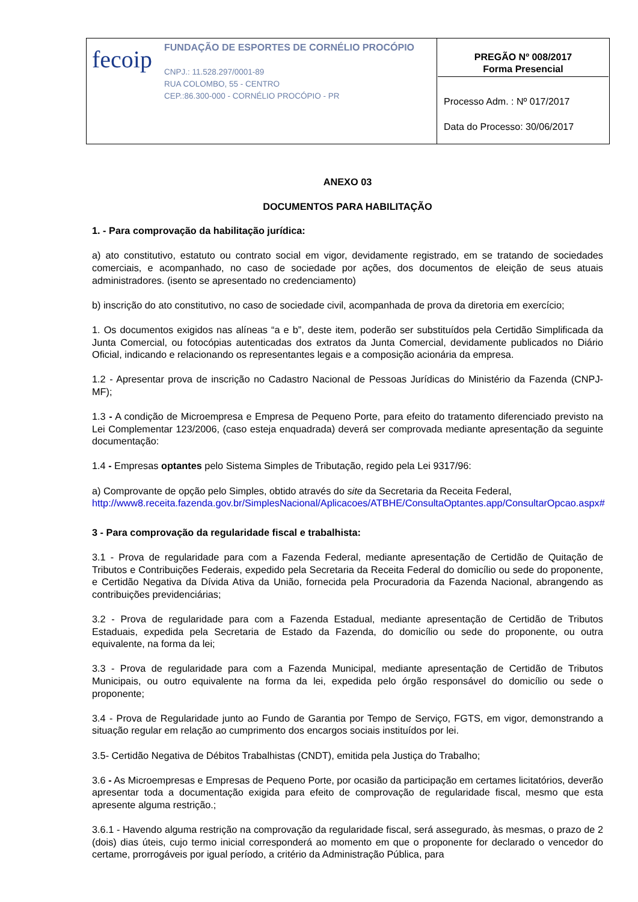| fecoip FUNDAÇÃO DE ESPORTES DE CORNÉLIO PROCÓPIO CNPJ.: 11.528.297/0001-89 RUA COLOMBO, 55 - CENTRO CEP.:86.300-000 - CORNÉLIO PROCÓPIO - PR | PREGÃO Nº 008/2017 Forma Presencial Processo Adm. : Nº 017/2017 Data do Processo: 30/06/2017 |
ANEXO 03
DOCUMENTOS PARA HABILITAÇÃO
1. - Para comprovação da habilitação jurídica:
a) ato constitutivo, estatuto ou contrato social em vigor, devidamente registrado, em se tratando de sociedades comerciais, e acompanhado, no caso de sociedade por ações, dos documentos de eleição de seus atuais administradores. (isento se apresentado no credenciamento)
b) inscrição do ato constitutivo, no caso de sociedade civil, acompanhada de prova da diretoria em exercício;
1. Os documentos exigidos nas alíneas “a e b”, deste item, poderão ser substituídos pela Certidão Simplificada da Junta Comercial, ou fotocópias autenticadas dos extratos da Junta Comercial, devidamente publicados no Diário Oficial, indicando e relacionando os representantes legais e a composição acionária da empresa.
1.2 - Apresentar prova de inscrição no Cadastro Nacional de Pessoas Jurídicas do Ministério da Fazenda (CNPJ-MF);
1.3 - A condição de Microempresa e Empresa de Pequeno Porte, para efeito do tratamento diferenciado previsto na Lei Complementar 123/2006, (caso esteja enquadrada) deverá ser comprovada mediante apresentação da seguinte documentação:
1.4 - Empresas optantes pelo Sistema Simples de Tributação, regido pela Lei 9317/96:
a) Comprovante de opção pelo Simples, obtido através do site da Secretaria da Receita Federal, http://www8.receita.fazenda.gov.br/SimplesNacional/Aplicacoes/ATBHE/ConsultaOptantes.app/ConsultarOpcao.aspx#
3 - Para comprovação da regularidade fiscal e trabalhista:
3.1 - Prova de regularidade para com a Fazenda Federal, mediante apresentação de Certidão de Quitação de Tributos e Contribuições Federais, expedido pela Secretaria da Receita Federal do domicílio ou sede do proponente, e Certidão Negativa da Dívida Ativa da União, fornecida pela Procuradoria da Fazenda Nacional, abrangendo as contribuições previdenciárias;
3.2 - Prova de regularidade para com a Fazenda Estadual, mediante apresentação de Certidão de Tributos Estaduais, expedida pela Secretaria de Estado da Fazenda, do domicílio ou sede do proponente, ou outra equivalente, na forma da lei;
3.3 - Prova de regularidade para com a Fazenda Municipal, mediante apresentação de Certidão de Tributos Municipais, ou outro equivalente na forma da lei, expedida pelo órgão responsável do domicílio ou sede o proponente;
3.4 - Prova de Regularidade junto ao Fundo de Garantia por Tempo de Serviço, FGTS, em vigor, demonstrando a situação regular em relação ao cumprimento dos encargos sociais instituídos por lei.
3.5- Certidão Negativa de Débitos Trabalhistas (CNDT), emitida pela Justiça do Trabalho;
3.6 - As Microempresas e Empresas de Pequeno Porte, por ocasião da participação em certames licitatórios, deverão apresentar toda a documentação exigida para efeito de comprovação de regularidade fiscal, mesmo que esta apresente alguma restrição.;
3.6.1 - Havendo alguma restrição na comprovação da regularidade fiscal, será assegurado, às mesmas, o prazo de 2 (dois) dias úteis, cujo termo inicial corresponderá ao momento em que o proponente for declarado o vencedor do certame, prorrogáveis por igual período, a critério da Administração Pública, para